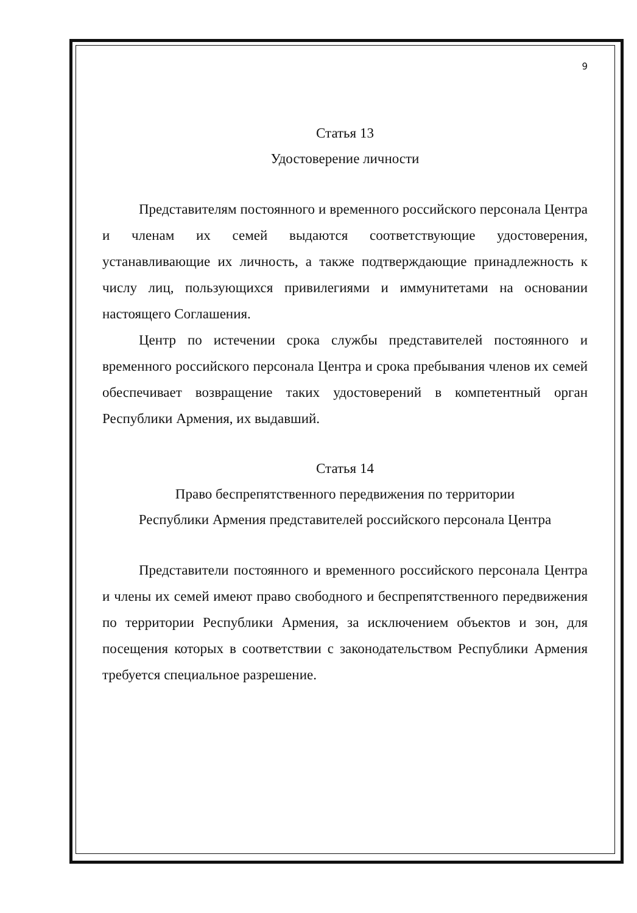9
Статья 13
Удостоверение личности
Представителям постоянного и временного российского персонала Центра и членам их семей выдаются соответствующие удостоверения, устанавливающие их личность, а также подтверждающие принадлежность к числу лиц, пользующихся привилегиями и иммунитетами на основании настоящего Соглашения.
Центр по истечении срока службы представителей постоянного и временного российского персонала Центра и срока пребывания членов их семей обеспечивает возвращение таких удостоверений в компетентный орган Республики Армения, их выдавший.
Статья 14
Право беспрепятственного передвижения по территории
Республики Армения представителей российского персонала Центра
Представители постоянного и временного российского персонала Центра и члены их семей имеют право свободного и беспрепятственного передвижения по территории Республики Армения, за исключением объектов и зон, для посещения которых в соответствии с законодательством Республики Армения требуется специальное разрешение.